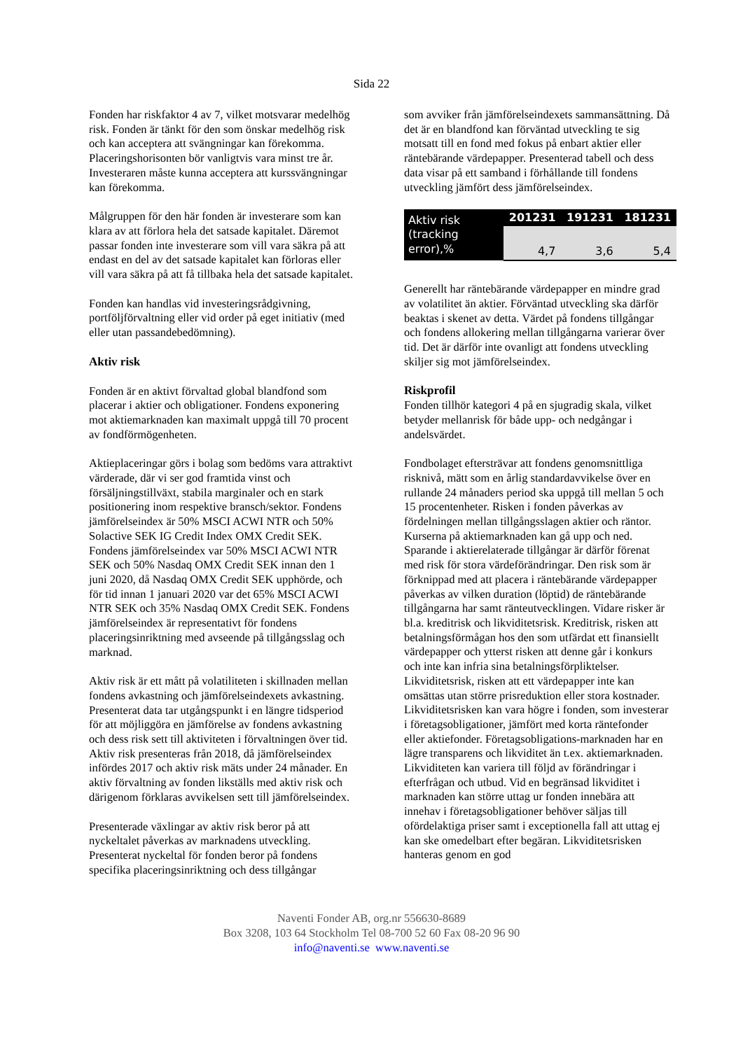Sida 22
Fonden har riskfaktor 4 av 7, vilket motsvarar medelhög risk. Fonden är tänkt för den som önskar medelhög risk och kan acceptera att svängningar kan förekomma. Placeringshorisonten bör vanligtvis vara minst tre år. Investeraren måste kunna acceptera att kurssvängningar kan förekomma.
Målgruppen för den här fonden är investerare som kan klara av att förlora hela det satsade kapitalet. Däremot passar fonden inte investerare som vill vara säkra på att endast en del av det satsade kapitalet kan förloras eller vill vara säkra på att få tillbaka hela det satsade kapitalet.
Fonden kan handlas vid investeringsrådgivning, portföljförvaltning eller vid order på eget initiativ (med eller utan passandebedömning).
Aktiv risk
Fonden är en aktivt förvaltad global blandfond som placerar i aktier och obligationer. Fondens exponering mot aktiemarknaden kan maximalt uppgå till 70 procent av fondförmögenheten.
Aktieplaceringar görs i bolag som bedöms vara attraktivt värderade, där vi ser god framtida vinst och försäljningstillväxt, stabila marginaler och en stark positionering inom respektive bransch/sektor. Fondens jämförelseindex är 50% MSCI ACWI NTR och 50% Solactive SEK IG Credit Index OMX Credit SEK. Fondens jämförelseindex var 50% MSCI ACWI NTR SEK och 50% Nasdaq OMX Credit SEK innan den 1 juni 2020, då Nasdaq OMX Credit SEK upphörde, och för tid innan 1 januari 2020 var det 65% MSCI ACWI NTR SEK och 35% Nasdaq OMX Credit SEK. Fondens jämförelseindex är representativt för fondens placeringsinriktning med avseende på tillgångsslag och marknad.
Aktiv risk är ett mått på volatiliteten i skillnaden mellan fondens avkastning och jämförelseindexets avkastning. Presenterat data tar utgångspunkt i en längre tidsperiod för att möjliggöra en jämförelse av fondens avkastning och dess risk sett till aktiviteten i förvaltningen över tid. Aktiv risk presenteras från 2018, då jämförelseindex infördes 2017 och aktiv risk mäts under 24 månader. En aktiv förvaltning av fonden likställs med aktiv risk och därigenom förklaras avvikelsen sett till jämförelseindex.
Presenterade växlingar av aktiv risk beror på att nyckeltalet påverkas av marknadens utveckling. Presenterat nyckeltal för fonden beror på fondens specifika placeringsinriktning och dess tillgångar
som avviker från jämförelseindexets sammansättning. Då det är en blandfond kan förväntad utveckling te sig motsatt till en fond med fokus på enbart aktier eller räntebärande värdepapper. Presenterad tabell och dess data visar på ett samband i förhållande till fondens utveckling jämfört dess jämförelseindex.
| Aktiv risk (tracking error),% | 201231 | 191231 | 181231 |
| --- | --- | --- | --- |
| | 4,7 | 3,6 | 5,4 |
Generellt har räntebärande värdepapper en mindre grad av volatilitet än aktier. Förväntad utveckling ska därför beaktas i skenet av detta. Värdet på fondens tillgångar och fondens allokering mellan tillgångarna varierar över tid. Det är därför inte ovanligt att fondens utveckling skiljer sig mot jämförelseindex.
Riskprofil
Fonden tillhör kategori 4 på en sjugradig skala, vilket betyder mellanrisk för både upp- och nedgångar i andelsvärdet.
Fondbolaget eftersträvar att fondens genomsnittliga risknivå, mätt som en årlig standardavvikelse över en rullande 24 månaders period ska uppgå till mellan 5 och 15 procentenheter. Risken i fonden påverkas av fördelningen mellan tillgångsslagen aktier och räntor. Kurserna på aktiemarknaden kan gå upp och ned. Sparande i aktierelaterade tillgångar är därför förenat med risk för stora värdeförändringar. Den risk som är förknippad med att placera i räntebärande värdepapper påverkas av vilken duration (löptid) de räntebärande tillgångarna har samt ränteutvecklingen. Vidare risker är bl.a. kreditrisk och likviditetsrisk. Kreditrisk, risken att betalningsförmågan hos den som utfärdat ett finansiellt värdepapper och ytterst risken att denne går i konkurs och inte kan infria sina betalningsförpliktelser. Likviditetsrisk, risken att ett värdepapper inte kan omsättas utan större prisreduktion eller stora kostnader. Likviditetsrisken kan vara högre i fonden, som investerar i företagsobligationer, jämfört med korta räntefonder eller aktiefonder. Företagsobligations-marknaden har en lägre transparens och likviditet än t.ex. aktiemarknaden. Likviditeten kan variera till följd av förändringar i efterfrågan och utbud. Vid en begränsad likviditet i marknaden kan större uttag ur fonden innebära att innehav i företagsobligationer behöver säljas till ofördelaktiga priser samt i exceptionella fall att uttag ej kan ske omedelbart efter begäran. Likviditetsrisken hanteras genom en god
Naventi Fonder AB, org.nr 556630-8689
Box 3208, 103 64 Stockholm Tel 08-700 52 60 Fax 08-20 96 90
info@naventi.se www.naventi.se